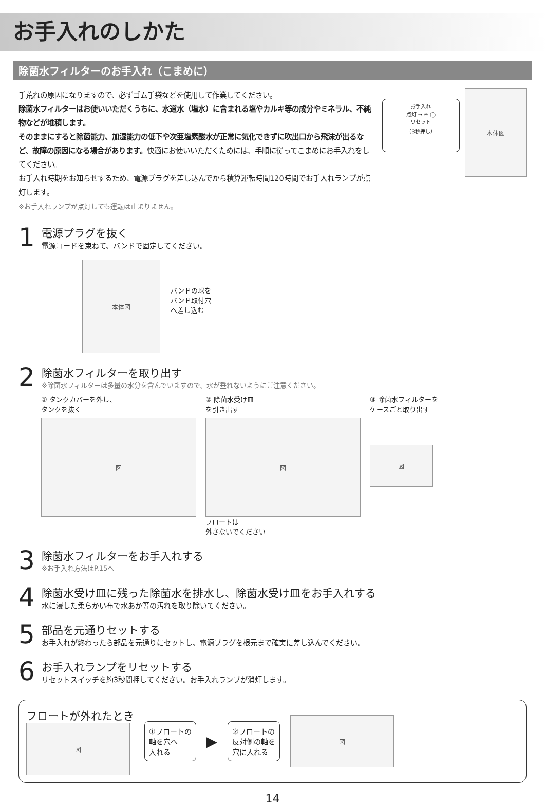お手入れのしかた
除菌水フィルターのお手入れ（こまめに）
手荒れの原因になりますので、必ずゴム手袋などを使用して作業してください。
除菌水フィルターはお使いいただくうちに、水道水（塩水）に含まれる塩やカルキ等の成分やミネラル、不純物などが堆積します。
そのままにすると除菌能力、加湿能力の低下や次亜塩素酸水が正常に気化できずに吹出口から飛沫が出るなど、故障の原因になる場合があります。快適にお使いいただくためには、手順に従ってこまめにお手入れをしてください。
お手入れ時期をお知らせするため、電源プラグを差し込んでから積算運転時間120時間でお手入れランプが点灯します。
※お手入れランプが点灯しても運転は止まりません。
お手入れ
点灯 → ✳ ◯
リセット
（3秒押し）
本体図
1
電源プラグを抜く
電源コードを束ねて、バンドで固定してください。
本体図
バンドの球を
バンド取付穴
へ差し込む
2
除菌水フィルターを取り出す
※除菌水フィルターは多量の水分を含んでいますので、水が垂れないようにご注意ください。
① タンクカバーを外し、
タンクを抜く
図
② 除菌水受け皿
を引き出す
図
フロートは
外さないでください
③ 除菌水フィルターを
ケースごと取り出す
図
3
除菌水フィルターをお手入れする
※お手入れ方法はP.15へ
4
除菌水受け皿に残った除菌水を排水し、除菌水受け皿をお手入れする
水に浸した柔らかい布で水あか等の汚れを取り除いてください。
5
部品を元通りセットする
お手入れが終わったら部品を元通りにセットし、電源プラグを根元まで確実に差し込んでください。
6
お手入れランプをリセットする
リセットスイッチを約3秒間押してください。お手入れランプが消灯します。
フロートが外れたとき
図
①フロートの
軸を穴へ
入れる
▶
②フロートの
反対側の軸を
穴に入れる
図
14